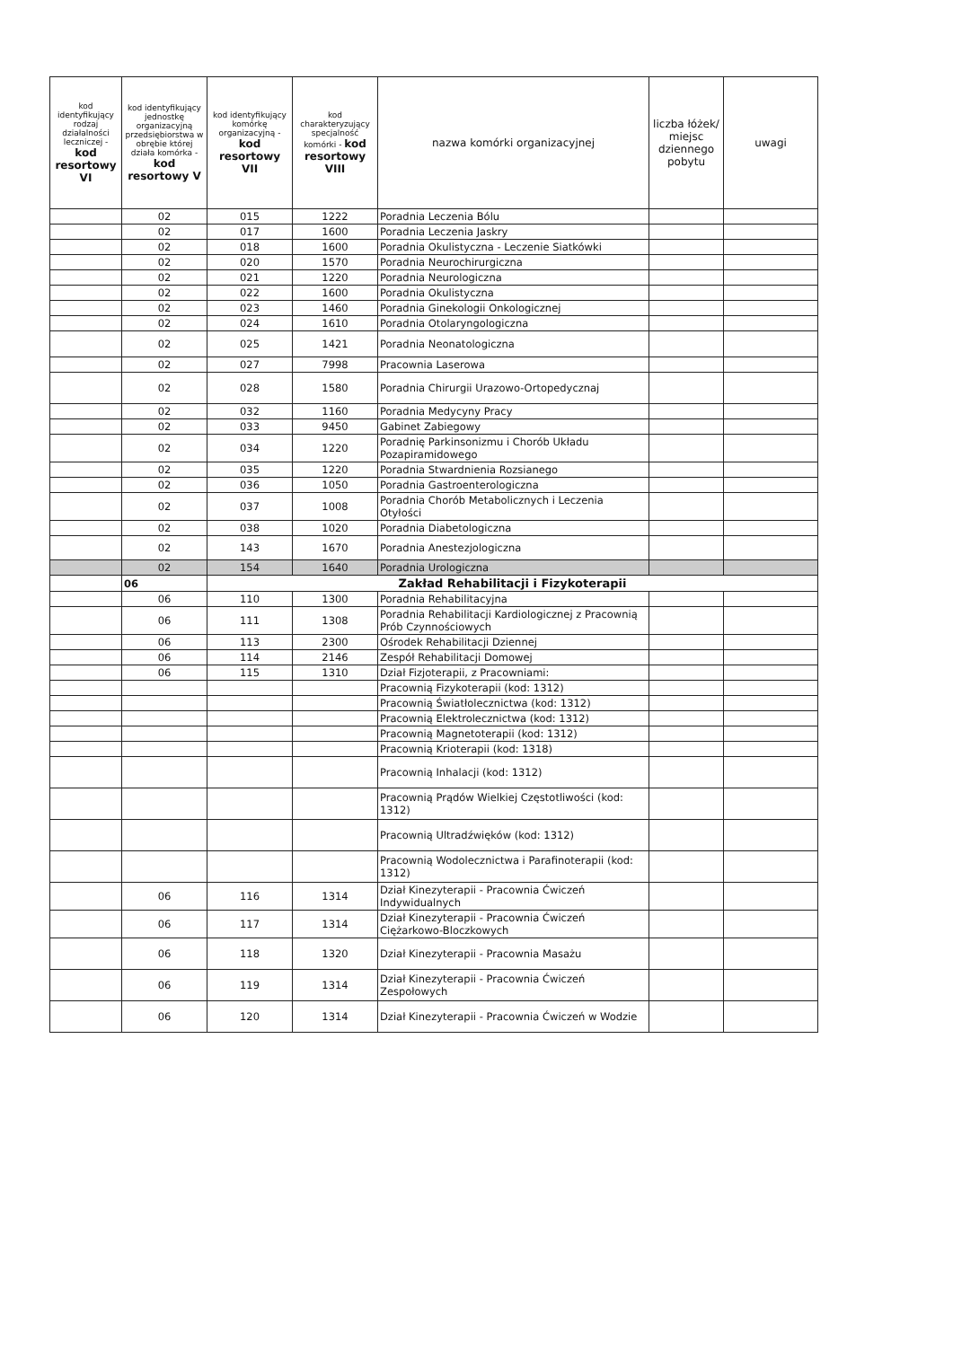| kod identyfikujący rodzaj działalności leczniczej - kod resortowy VI | kod identyfikujący jednostkę organizacyjną przedsiębiorstwa w obrębie której działa komórka - kod resortowy V | kod identyfikujący komórkę organizacyjną - kod resortowy VII | kod charakteryzujący specjalność komórki - kod resortowy VIII | nazwa komórki organizacyjnej | liczba łóżek/ miejsc dziennego pobytu | uwagi |
| --- | --- | --- | --- | --- | --- | --- |
| | 02 | 015 | 1222 | Poradnia Leczenia Bólu | | |
| | 02 | 017 | 1600 | Poradnia Leczenia Jaskry | | |
| | 02 | 018 | 1600 | Poradnia Okulistyczna - Leczenie Siatkówki | | |
| | 02 | 020 | 1570 | Poradnia Neurochirurgiczna | | |
| | 02 | 021 | 1220 | Poradnia Neurologiczna | | |
| | 02 | 022 | 1600 | Poradnia Okulistyczna | | |
| | 02 | 023 | 1460 | Poradnia Ginekologii Onkologicznej | | |
| | 02 | 024 | 1610 | Poradnia Otolaryngologiczna | | |
| | 02 | 025 | 1421 | Poradnia Neonatologiczna | | |
| | 02 | 027 | 7998 | Pracownia Laserowa | | |
| | 02 | 028 | 1580 | Poradnia Chirurgii Urazowo-Ortopedycznaj | | |
| | 02 | 032 | 1160 | Poradnia Medycyny Pracy | | |
| | 02 | 033 | 9450 | Gabinet Zabiegowy | | |
| | 02 | 034 | 1220 | Poradnię Parkinsonizmu i Chorób Układu Pozapiramidowego | | |
| | 02 | 035 | 1220 | Poradnia Stwardnienia Rozsianego | | |
| | 02 | 036 | 1050 | Poradnia Gastroenterologiczna | | |
| | 02 | 037 | 1008 | Poradnia Chorób Metabolicznych i Leczenia Otyłości | | |
| | 02 | 038 | 1020 | Poradnia Diabetologiczna | | |
| | 02 | 143 | 1670 | Poradnia Anestezjologiczna | | |
| | 02 | 154 | 1640 | Poradnia Urologiczna | | |
| | 06 | Zakład Rehabilitacji i Fizykoterapii | | | | |
| | 06 | 110 | 1300 | Poradnia Rehabilitacyjna | | |
| | 06 | 111 | 1308 | Poradnia Rehabilitacji Kardiologicznej z Pracownią Prób Czynnościowych | | |
| | 06 | 113 | 2300 | Ośrodek Rehabilitacji Dziennej | | |
| | 06 | 114 | 2146 | Zespół Rehabilitacji Domowej | | |
| | 06 | 115 | 1310 | Dział Fizjoterapii, z Pracowniami: | | |
| | | | | Pracownią Fizykoterapii (kod: 1312) | | |
| | | | | Pracownią Światłolecznictwa (kod: 1312) | | |
| | | | | Pracownią Elektrolecznictwa (kod: 1312) | | |
| | | | | Pracownią Magnetoterapii (kod: 1312) | | |
| | | | | Pracownią Krioterapii (kod: 1318) | | |
| | | | | Pracownią Inhalacji (kod: 1312) | | |
| | | | | Pracownią Prądów Wielkiej Częstotliwości (kod: 1312) | | |
| | | | | Pracownią Ultradźwięków (kod: 1312) | | |
| | | | | Pracownią Wodolecznictwa i Parafinoterapii (kod: 1312) | | |
| | 06 | 116 | 1314 | Dział Kinezyterapii - Pracownia Ćwiczeń Indywidualnych | | |
| | 06 | 117 | 1314 | Dział Kinezyterapii - Pracownia Ćwiczeń Ciężarkowo-Bloczkowych | | |
| | 06 | 118 | 1320 | Dział Kinezyterapii - Pracownia Masażu | | |
| | 06 | 119 | 1314 | Dział Kinezyterapii - Pracownia Ćwiczeń Zespołowych | | |
| | 06 | 120 | 1314 | Dział Kinezyterapii - Pracownia Ćwiczeń w Wodzie | | |